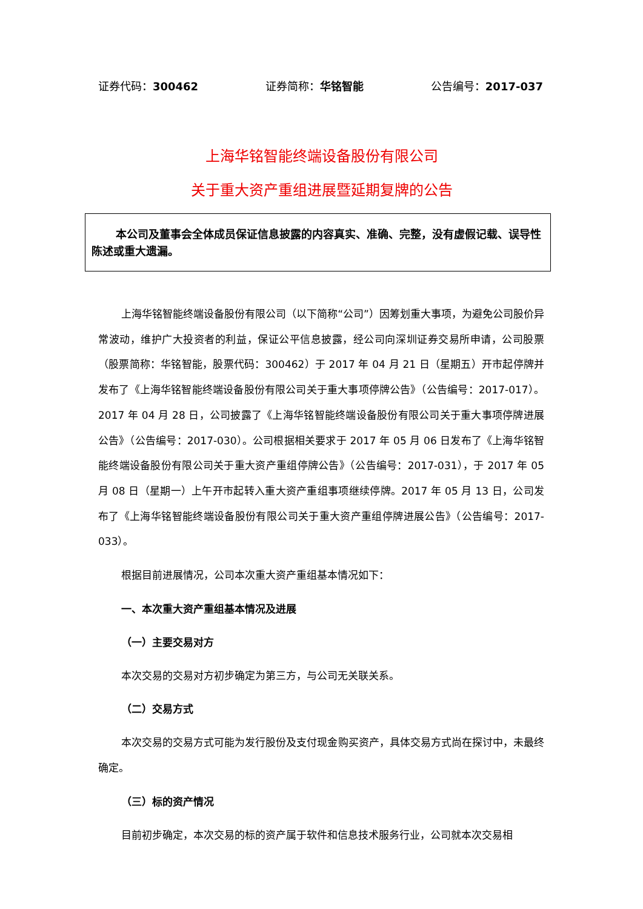证券代码：300462 证券简称：华铭智能 公告编号：2017-037
上海华铭智能终端设备股份有限公司
关于重大资产重组进展暨延期复牌的公告
本公司及董事会全体成员保证信息披露的内容真实、准确、完整，没有虚假记载、误导性陈述或重大遗漏。
上海华铭智能终端设备股份有限公司（以下简称“公司”）因筹划重大事项，为避免公司股价异常波动，维护广大投资者的利益，保证公平信息披露，经公司向深圳证券交易所申请，公司股票（股票简称：华铭智能，股票代码：300462）于 2017 年 04 月 21 日（星期五）开市起停牌并发布了《上海华铭智能终端设备股份有限公司关于重大事项停牌公告》（公告编号：2017-017）。2017 年 04 月 28 日，公司披露了《上海华铭智能终端设备股份有限公司关于重大事项停牌进展公告》（公告编号：2017-030）。公司根据相关要求于 2017 年 05 月 06 日发布了《上海华铭智能终端设备股份有限公司关于重大资产重组停牌公告》（公告编号：2017-031），于 2017 年 05 月 08 日（星期一）上午开市起转入重大资产重组事项继续停牌。2017 年 05 月 13 日，公司发布了《上海华铭智能终端设备股份有限公司关于重大资产重组停牌进展公告》（公告编号：2017-033）。
根据目前进展情况，公司本次重大资产重组基本情况如下：
一、本次重大资产重组基本情况及进展
（一）主要交易对方
本次交易的交易对方初步确定为第三方，与公司无关联关系。
（二）交易方式
本次交易的交易方式可能为发行股份及支付现金购买资产，具体交易方式尚在探讨中，未最终确定。
（三）标的资产情况
目前初步确定，本次交易的标的资产属于软件和信息技术服务行业，公司就本次交易相